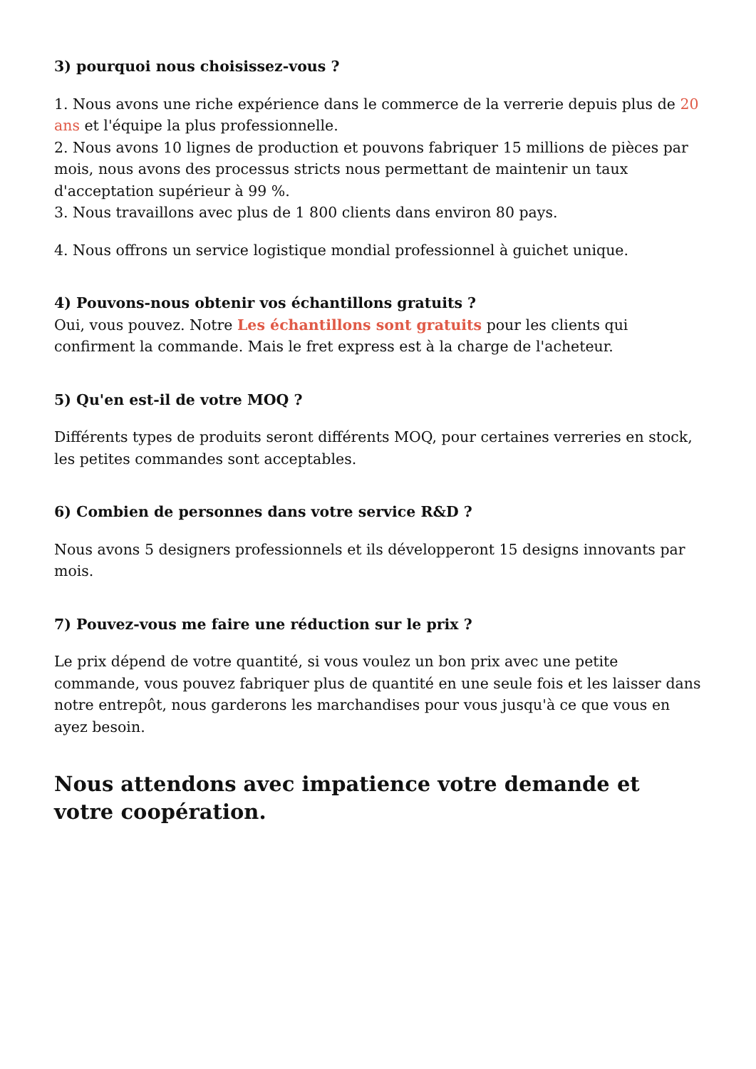3) pourquoi nous choisissez-vous ?
1. Nous avons une riche expérience dans le commerce de la verrerie depuis plus de 20 ans et l'équipe la plus professionnelle.
2. Nous avons 10 lignes de production et pouvons fabriquer 15 millions de pièces par mois, nous avons des processus stricts nous permettant de maintenir un taux d'acceptation supérieur à 99 %.
3. Nous travaillons avec plus de 1 800 clients dans environ 80 pays.
4. Nous offrons un service logistique mondial professionnel à guichet unique.
4) Pouvons-nous obtenir vos échantillons gratuits ?
Oui, vous pouvez. Notre Les échantillons sont gratuits pour les clients qui confirment la commande. Mais le fret express est à la charge de l'acheteur.
5) Qu'en est-il de votre MOQ ?
Différents types de produits seront différents MOQ, pour certaines verreries en stock, les petites commandes sont acceptables.
6) Combien de personnes dans votre service R&D ?
Nous avons 5 designers professionnels et ils développeront 15 designs innovants par mois.
7) Pouvez-vous me faire une réduction sur le prix ?
Le prix dépend de votre quantité, si vous voulez un bon prix avec une petite commande, vous pouvez fabriquer plus de quantité en une seule fois et les laisser dans notre entrepôt, nous garderons les marchandises pour vous jusqu'à ce que vous en ayez besoin.
Nous attendons avec impatience votre demande et votre coopération.